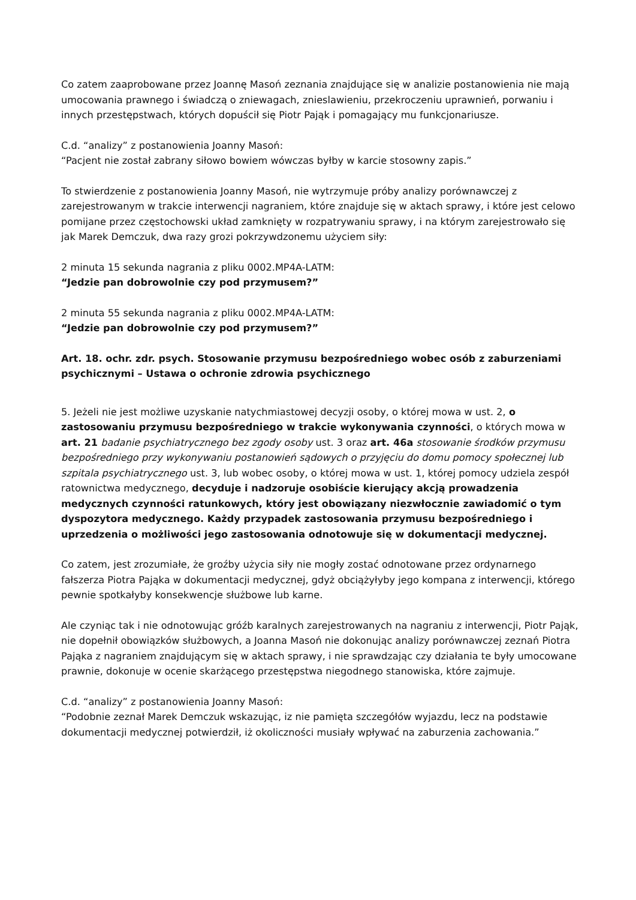Co zatem zaaprobowane przez Joannę Masoń zeznania znajdujące się w analizie postanowienia nie mają umocowania prawnego i świadczą o zniewagach, znieslawieniu, przekroczeniu uprawnień, porwaniu i innych przestępstwach, których dopuścił się Piotr Pająk i pomagający mu funkcjonariusze.
C.d. “analizy” z postanowienia Joanny Masoń:
“Pacjent nie został zabrany siłowo bowiem wówczas byłby w karcie stosowny zapis.”
To stwierdzenie z postanowienia Joanny Masoń, nie wytrzymuje próby analizy porównawczej z zarejestrowanym w trakcie interwencji nagraniem, które znajduje się w aktach sprawy, i które jest celowo pomijane przez częstochowski układ zamknięty w rozpatrywaniu sprawy, i na którym zarejestrowało się jak Marek Demczuk, dwa razy grozi pokrzywdzonemu użyciem siły:
2 minuta 15 sekunda nagrania z pliku 0002.MP4A-LATM:
“Jedzie pan dobrowolnie czy pod przymusem?”
2 minuta 55 sekunda nagrania z pliku 0002.MP4A-LATM:
“Jedzie pan dobrowolnie czy pod przymusem?”
Art. 18. ochr. zdr. psych. Stosowanie przymusu bezpośredniego wobec osób z zaburzeniami psychicznymi – Ustawa o ochronie zdrowia psychicznego
5. Jeżeli nie jest możliwe uzyskanie natychmiastowej decyzji osoby, o której mowa w ust. 2, o zastosowaniu przymusu bezpośredniego w trakcie wykonywania czynności, o których mowa w art. 21 badanie psychiatrycznego bez zgody osoby ust. 3 oraz art. 46a stosowanie środków przymusu bezpośredniego przy wykonywaniu postanowień sądowych o przyjęciu do domu pomocy społecznej lub szpitala psychiatrycznego ust. 3, lub wobec osoby, o której mowa w ust. 1, której pomocy udziela zespół ratownictwa medycznego, decyduje i nadzoruje osobiście kierujący akcją prowadzenia medycznych czynności ratunkowych, który jest obowiązany niezwłocznie zawiadomić o tym dyspozytora medycznego. Każdy przypadek zastosowania przymusu bezpośredniego i uprzedzenia o możliwości jego zastosowania odnotowuje się w dokumentacji medycznej.
Co zatem, jest zrozumiałe, że groźby użycia siły nie mogły zostać odnotowane przez ordynarnego fałszerza Piotra Pająka w dokumentacji medycznej, gdyż obciążyłyby jego kompana z interwencji, którego pewnie spotkałyby konsekwencje służbowe lub karne.
Ale czyniąc tak i nie odnotowując gróźb karalnych zarejestrowanych na nagraniu z interwencji, Piotr Pająk, nie dopełnił obowiązków służbowych, a Joanna Masoń nie dokonując analizy porównawczej zeznań Piotra Pająka z nagraniem znajdującym się w aktach sprawy, i nie sprawdzając czy działania te były umocowane prawnie, dokonuje w ocenie skarżącego przestępstwa niegodnego stanowiska, które zajmuje.
C.d. “analizy” z postanowienia Joanny Masoń:
“Podobnie zeznał Marek Demczuk wskazując, iz nie pamięta szczegółów wyjazdu, lecz na podstawie dokumentacji medycznej potwierdził, iż okoliczności musiały wpływać na zaburzenia zachowania.”